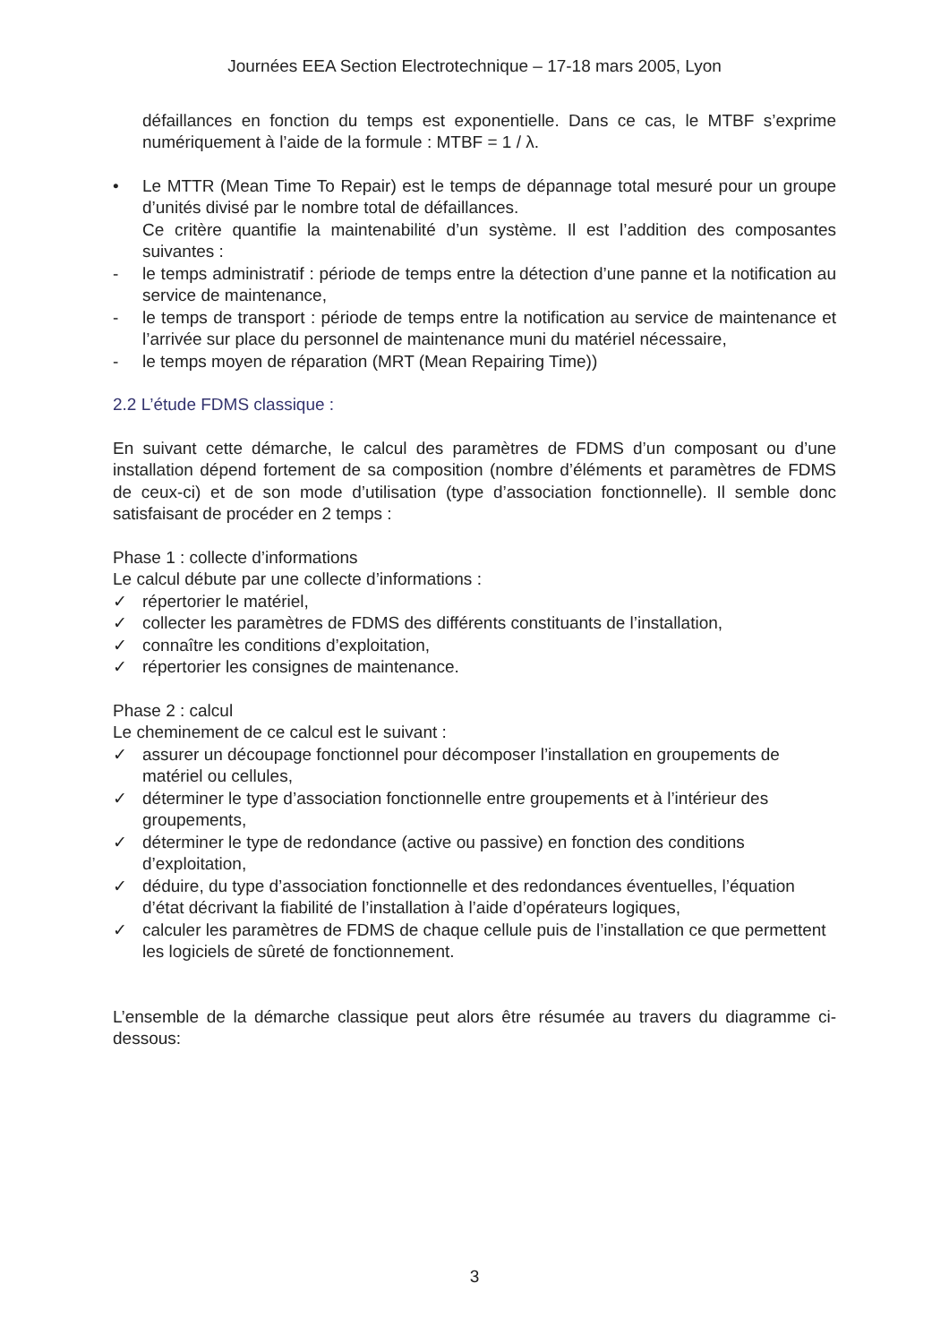Journées EEA Section Electrotechnique – 17-18 mars 2005, Lyon
défaillances en fonction du temps est exponentielle. Dans ce cas, le MTBF s’exprime numériquement à l’aide de la formule : MTBF = 1 / λ.
• Le MTTR (Mean Time To Repair) est le temps de dépannage total mesuré pour un groupe d’unités divisé par le nombre total de défaillances.
Ce critère quantifie la maintenabilité d’un système. Il est l’addition des composantes suivantes :
- le temps administratif : période de temps entre la détection d’une panne et la notification au service de maintenance,
- le temps de transport : période de temps entre la notification au service de maintenance et l’arrivée sur place du personnel de maintenance muni du matériel nécessaire,
- le temps moyen de réparation (MRT (Mean Repairing Time))
2.2 L’étude FDMS classique :
En suivant cette démarche, le calcul des paramètres de FDMS d’un composant ou d’une installation dépend fortement de sa composition (nombre d’éléments et paramètres de FDMS de ceux-ci) et de son mode d’utilisation (type d’association fonctionnelle). Il semble donc satisfaisant de procéder en 2 temps :
Phase 1 : collecte d’informations
Le calcul débute par une collecte d’informations :
✓ répertorier le matériel,
✓ collecter les paramètres de FDMS des différents constituants de l’installation,
✓ connaître les conditions d’exploitation,
✓ répertorier les consignes de maintenance.
Phase 2 : calcul
Le cheminement de ce calcul est le suivant :
✓ assurer un découpage fonctionnel pour décomposer l’installation en groupements de matériel ou cellules,
✓ déterminer le type d’association fonctionnelle entre groupements et à l’intérieur des groupements,
✓ déterminer le type de redondance (active ou passive) en fonction des conditions d’exploitation,
✓ déduire, du type d’association fonctionnelle et des redondances éventuelles, l’équation d’état décrivant la fiabilité de l’installation à l’aide d’opérateurs logiques,
✓ calculer les paramètres de FDMS de chaque cellule puis de l’installation ce que permettent les logiciels de sûreté de fonctionnement.
L’ensemble de la démarche classique peut alors être résumée au travers du diagramme ci-dessous:
3